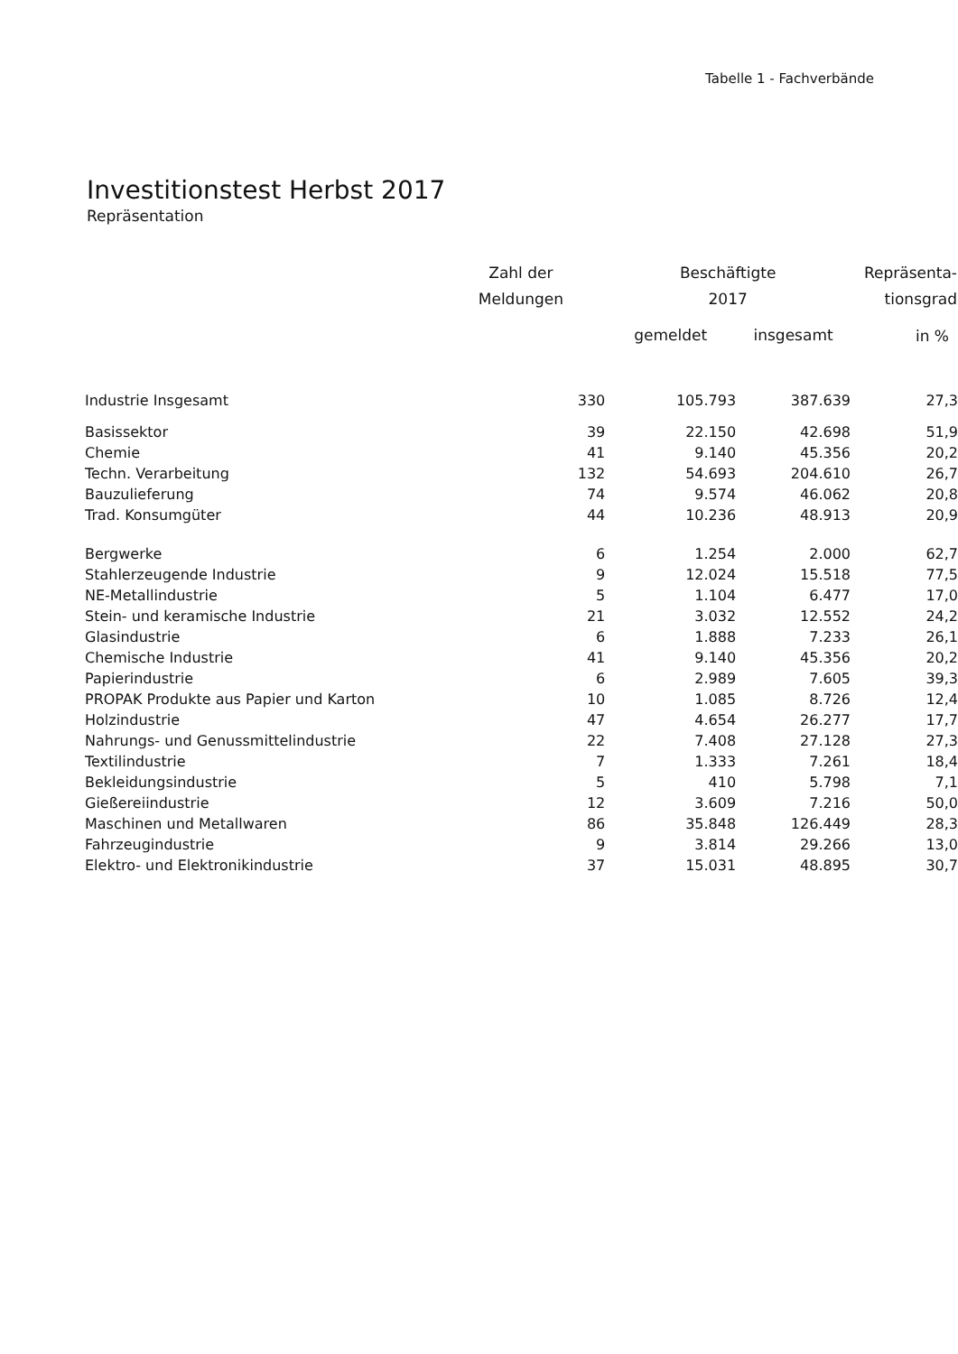Tabelle 1 - Fachverbände
Investitionstest Herbst 2017
Repräsentation
| | Zahl der Meldungen | Beschäftigte 2017 | | Repräsenta- tionsgrad |
| --- | --- | --- | --- | --- |
| | | gemeldet | insgesamt | in % |
| Industrie Insgesamt | 330 | 105.793 | 387.639 | 27,3 |
| Basissektor | 39 | 22.150 | 42.698 | 51,9 |
| Chemie | 41 | 9.140 | 45.356 | 20,2 |
| Techn. Verarbeitung | 132 | 54.693 | 204.610 | 26,7 |
| Bauzulieferung | 74 | 9.574 | 46.062 | 20,8 |
| Trad. Konsumgüter | 44 | 10.236 | 48.913 | 20,9 |
| Bergwerke | 6 | 1.254 | 2.000 | 62,7 |
| Stahlerzeugende Industrie | 9 | 12.024 | 15.518 | 77,5 |
| NE-Metallindustrie | 5 | 1.104 | 6.477 | 17,0 |
| Stein- und keramische Industrie | 21 | 3.032 | 12.552 | 24,2 |
| Glasindustrie | 6 | 1.888 | 7.233 | 26,1 |
| Chemische Industrie | 41 | 9.140 | 45.356 | 20,2 |
| Papierindustrie | 6 | 2.989 | 7.605 | 39,3 |
| PROPAK Produkte aus Papier und Karton | 10 | 1.085 | 8.726 | 12,4 |
| Holzindustrie | 47 | 4.654 | 26.277 | 17,7 |
| Nahrungs- und Genussmittelindustrie | 22 | 7.408 | 27.128 | 27,3 |
| Textilindustrie | 7 | 1.333 | 7.261 | 18,4 |
| Bekleidungsindustrie | 5 | 410 | 5.798 | 7,1 |
| Gießereiindustrie | 12 | 3.609 | 7.216 | 50,0 |
| Maschinen und Metallwaren | 86 | 35.848 | 126.449 | 28,3 |
| Fahrzeugindustrie | 9 | 3.814 | 29.266 | 13,0 |
| Elektro- und Elektronikindustrie | 37 | 15.031 | 48.895 | 30,7 |